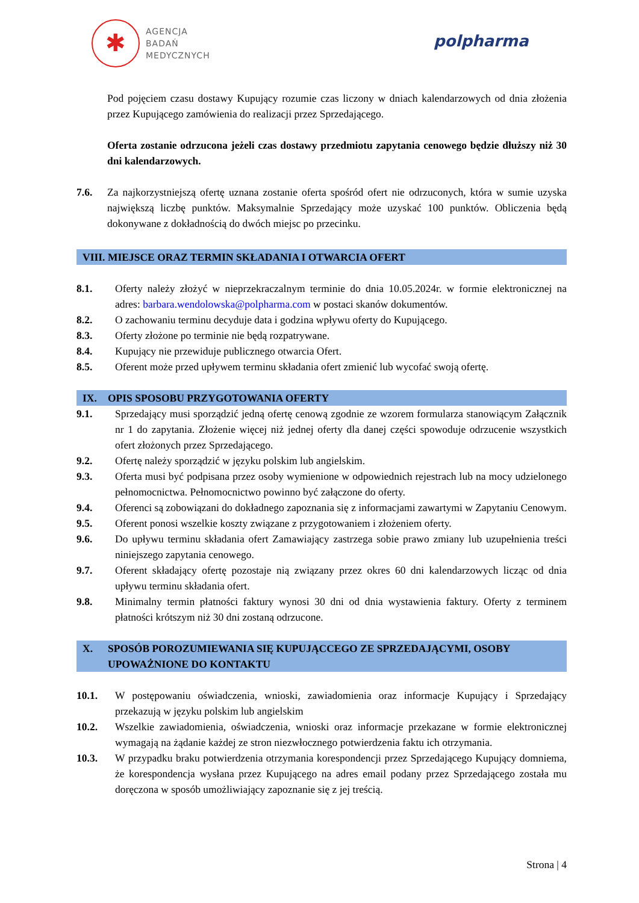✱
AGENCJA
BADAŃ
MEDYCZNYCH
polpharma
Pod pojęciem czasu dostawy Kupujący rozumie czas liczony w dniach kalendarzowych od dnia złożenia przez Kupującego zamówienia do realizacji przez Sprzedającego.
Oferta zostanie odrzucona jeżeli czas dostawy przedmiotu zapytania cenowego będzie dłuższy niż 30 dni kalendarzowych.
7.6. Za najkorzystniejszą ofertę uznana zostanie oferta spośród ofert nie odrzuconych, która w sumie uzyska największą liczbę punktów. Maksymalnie Sprzedający może uzyskać 100 punktów. Obliczenia będą dokonywane z dokładnością do dwóch miejsc po przecinku.
VIII. MIEJSCE ORAZ TERMIN SKŁADANIA I OTWARCIA OFERT
8.1. Oferty należy złożyć w nieprzekraczalnym terminie do dnia 10.05.2024r. w formie elektronicznej na adres: barbara.wendolowska@polpharma.com w postaci skanów dokumentów.
8.2. O zachowaniu terminu decyduje data i godzina wpływu oferty do Kupującego.
8.3. Oferty złożone po terminie nie będą rozpatrywane.
8.4. Kupujący nie przewiduje publicznego otwarcia Ofert.
8.5. Oferent może przed upływem terminu składania ofert zmienić lub wycofać swoją ofertę.
IX. OPIS SPOSOBU PRZYGOTOWANIA OFERTY
9.1. Sprzedający musi sporządzić jedną ofertę cenową zgodnie ze wzorem formularza stanowiącym Załącznik nr 1 do zapytania. Złożenie więcej niż jednej oferty dla danej części spowoduje odrzucenie wszystkich ofert złożonych przez Sprzedającego.
9.2. Ofertę należy sporządzić w języku polskim lub angielskim.
9.3. Oferta musi być podpisana przez osoby wymienione w odpowiednich rejestrach lub na mocy udzielonego pełnomocnictwa. Pełnomocnictwo powinno być załączone do oferty.
9.4. Oferenci są zobowiązani do dokładnego zapoznania się z informacjami zawartymi w Zapytaniu Cenowym.
9.5. Oferent ponosi wszelkie koszty związane z przygotowaniem i złożeniem oferty.
9.6. Do upływu terminu składania ofert Zamawiający zastrzega sobie prawo zmiany lub uzupełnienia treści niniejszego zapytania cenowego.
9.7. Oferent składający ofertę pozostaje nią związany przez okres 60 dni kalendarzowych licząc od dnia upływu terminu składania ofert.
9.8. Minimalny termin płatności faktury wynosi 30 dni od dnia wystawienia faktury. Oferty z terminem płatności krótszym niż 30 dni zostaną odrzucone.
X. SPOSÓB POROZUMIEWANIA SIĘ KUPUJĄCCEGO ZE SPRZEDAJĄCYMI, OSOBY UPOWAŻNIONE DO KONTAKTU
10.1. W postępowaniu oświadczenia, wnioski, zawiadomienia oraz informacje Kupujący i Sprzedający przekazują w języku polskim lub angielskim
10.2. Wszelkie zawiadomienia, oświadczenia, wnioski oraz informacje przekazane w formie elektronicznej wymagają na żądanie każdej ze stron niezwłocznego potwierdzenia faktu ich otrzymania.
10.3. W przypadku braku potwierdzenia otrzymania korespondencji przez Sprzedającego Kupujący domniema, że korespondencja wysłana przez Kupującego na adres email podany przez Sprzedającego została mu doręczona w sposób umożliwiający zapoznanie się z jej treścią.
Strona | 4